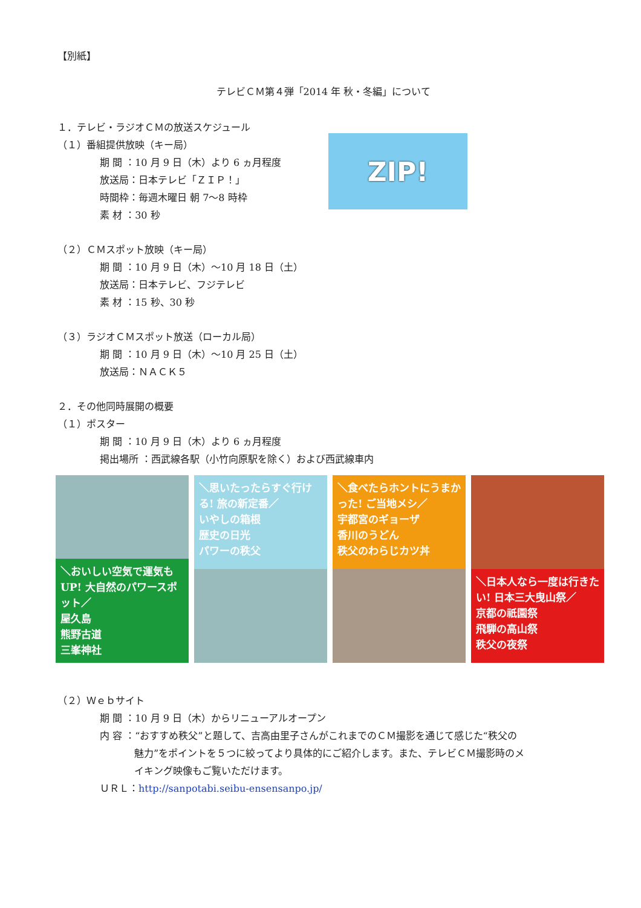【別紙】
テレビＣＭ第４弾「2014 年 秋・冬編」について
１．テレビ・ラジオＣＭの放送スケジュール
（１）番組提供放映（キー局）
期 間 ：10 月 9 日（木）より 6 ヵ月程度
放送局：日本テレビ「ＺＩＰ！」
時間枠：毎週木曜日 朝 7〜8 時枠
素 材 ：30 秒
ZIP!
（２）ＣＭスポット放映（キー局）
期 間 ：10 月 9 日（木）〜10 月 18 日（土）
放送局：日本テレビ、フジテレビ
素 材 ：15 秒、30 秒
（３）ラジオＣＭスポット放送（ローカル局）
期 間 ：10 月 9 日（木）〜10 月 25 日（土）
放送局：ＮＡＣＫ５
２．その他同時展開の概要
（１）ポスター
期 間 ：10 月 9 日（木）より 6 ヵ月程度
掲出場所 ：西武線各駅（小竹向原駅を除く）および西武線車内
＼おいしい空気で運気もUP! 大自然のパワースポット／
屋久島
熊野古道
三峯神社
＼思いたったらすぐ行ける! 旅の新定番／
いやしの箱根
歴史の日光
パワーの秩父
＼食べたらホントにうまかった! ご当地メシ／
宇都宮のギョーザ
香川のうどん
秩父のわらじカツ丼
＼日本人なら一度は行きたい! 日本三大曳山祭／
京都の祇園祭
飛騨の高山祭
秩父の夜祭
（２）Ｗｅｂサイト
期 間 ：10 月 9 日（木）からリニューアルオープン
内 容 ：“おすすめ秩父”と題して、吉高由里子さんがこれまでのＣＭ撮影を通じて感じた“秩父の
魅力”をポイントを５つに絞ってより具体的にご紹介します。また、テレビＣＭ撮影時のメ
イキング映像もご覧いただけます。
ＵＲＬ：http://sanpotabi.seibu-ensensanpo.jp/